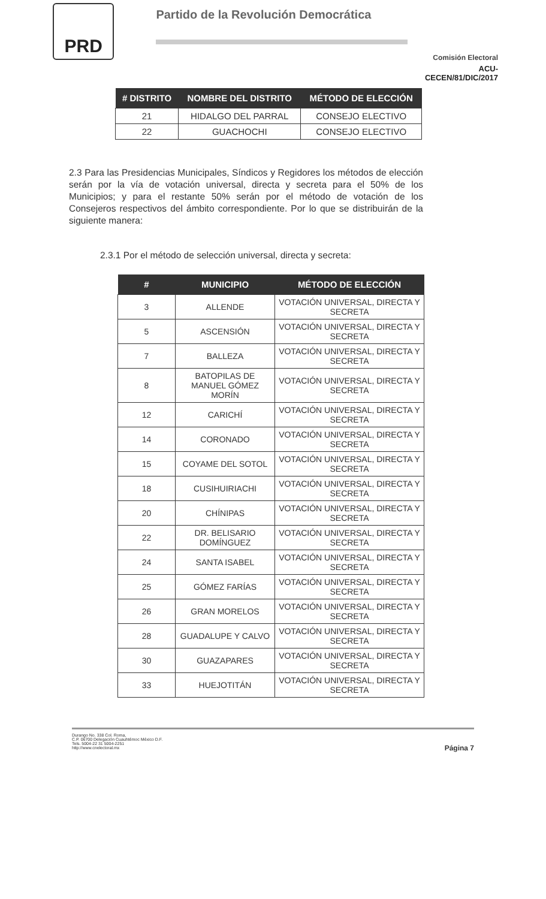PRD
Partido de la Revolución Democrática
Comisión Electoral
ACU-CECEN/81/DIC/2017
| # DISTRITO | NOMBRE DEL DISTRITO | MÉTODO DE ELECCIÓN |
| --- | --- | --- |
| 21 | HIDALGO DEL PARRAL | CONSEJO ELECTIVO |
| 22 | GUACHOCHI | CONSEJO ELECTIVO |
2.3 Para las Presidencias Municipales, Síndicos y Regidores los métodos de elección serán por la vía de votación universal, directa y secreta para el 50% de los Municipios; y para el restante 50% serán por el método de votación de los Consejeros respectivos del ámbito correspondiente. Por lo que se distribuirán de la siguiente manera:
2.3.1 Por el método de selección universal, directa y secreta:
| # | MUNICIPIO | MÉTODO DE ELECCIÓN |
| --- | --- | --- |
| 3 | ALLENDE | VOTACIÓN UNIVERSAL, DIRECTA Y SECRETA |
| 5 | ASCENSIÓN | VOTACIÓN UNIVERSAL, DIRECTA Y SECRETA |
| 7 | BALLEZA | VOTACIÓN UNIVERSAL, DIRECTA Y SECRETA |
| 8 | BATOPILAS DE MANUEL GÓMEZ MORÍN | VOTACIÓN UNIVERSAL, DIRECTA Y SECRETA |
| 12 | CARICHÍ | VOTACIÓN UNIVERSAL, DIRECTA Y SECRETA |
| 14 | CORONADO | VOTACIÓN UNIVERSAL, DIRECTA Y SECRETA |
| 15 | COYAME DEL SOTOL | VOTACIÓN UNIVERSAL, DIRECTA Y SECRETA |
| 18 | CUSIHUIRIACHI | VOTACIÓN UNIVERSAL, DIRECTA Y SECRETA |
| 20 | CHÍNIPAS | VOTACIÓN UNIVERSAL, DIRECTA Y SECRETA |
| 22 | DR. BELISARIO DOMÍNGUEZ | VOTACIÓN UNIVERSAL, DIRECTA Y SECRETA |
| 24 | SANTA ISABEL | VOTACIÓN UNIVERSAL, DIRECTA Y SECRETA |
| 25 | GÓMEZ FARÍAS | VOTACIÓN UNIVERSAL, DIRECTA Y SECRETA |
| 26 | GRAN MORELOS | VOTACIÓN UNIVERSAL, DIRECTA Y SECRETA |
| 28 | GUADALUPE Y CALVO | VOTACIÓN UNIVERSAL, DIRECTA Y SECRETA |
| 30 | GUAZAPARES | VOTACIÓN UNIVERSAL, DIRECTA Y SECRETA |
| 33 | HUEJOTITÁN | VOTACIÓN UNIVERSAL, DIRECTA Y SECRETA |
Durango No. 338 Col. Roma,
C.P. 06700 Delegación Cuauhtémoc México D.F.
Tels. 5004-22 31 5004-2251
http://www.cnelectoral.mx
Página 7